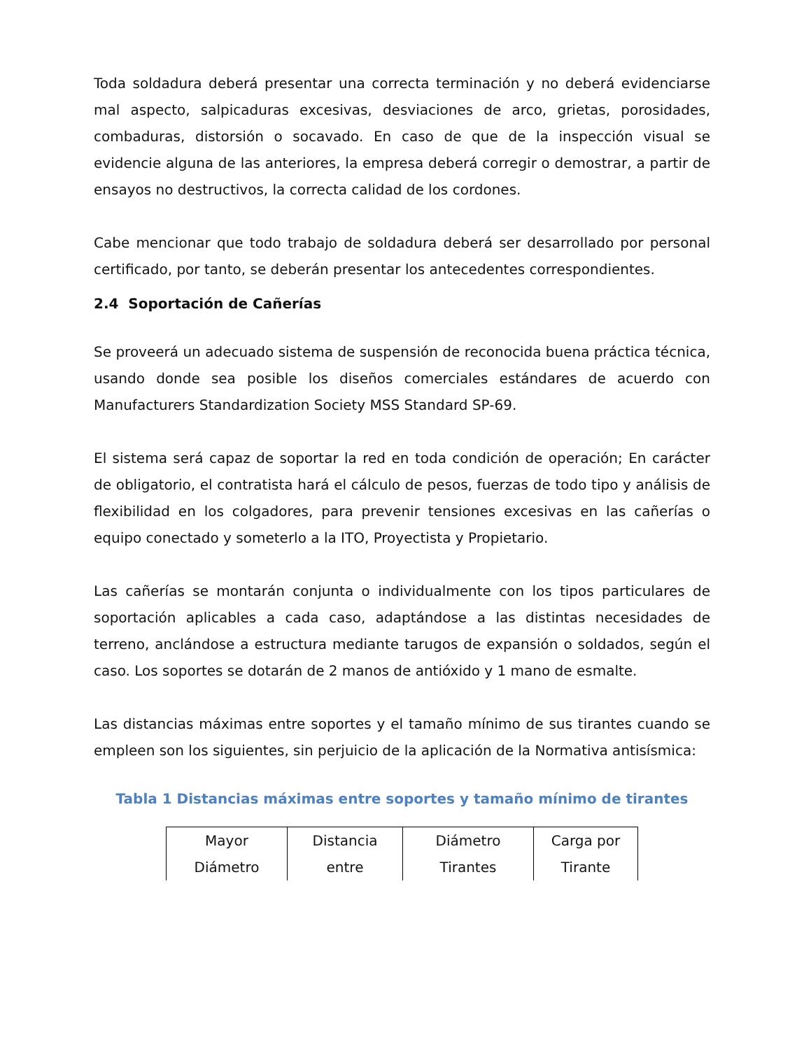Toda soldadura deberá presentar una correcta terminación y no deberá evidenciarse mal aspecto, salpicaduras excesivas, desviaciones de arco, grietas, porosidades, combaduras, distorsión o socavado. En caso de que de la inspección visual se evidencie alguna de las anteriores, la empresa deberá corregir o demostrar, a partir de ensayos no destructivos, la correcta calidad de los cordones.
Cabe mencionar que todo trabajo de soldadura deberá ser desarrollado por personal certificado, por tanto, se deberán presentar los antecedentes correspondientes.
2.4 Soportación de Cañerías
Se proveerá un adecuado sistema de suspensión de reconocida buena práctica técnica, usando donde sea posible los diseños comerciales estándares de acuerdo con Manufacturers Standardization Society MSS Standard SP-69.
El sistema será capaz de soportar la red en toda condición de operación; En carácter de obligatorio, el contratista hará el cálculo de pesos, fuerzas de todo tipo y análisis de flexibilidad en los colgadores, para prevenir tensiones excesivas en las cañerías o equipo conectado y someterlo a la ITO, Proyectista y Propietario.
Las cañerías se montarán conjunta o individualmente con los tipos particulares de soportación aplicables a cada caso, adaptándose a las distintas necesidades de terreno, anclándose a estructura mediante tarugos de expansión o soldados, según el caso. Los soportes se dotarán de 2 manos de antióxido y 1 mano de esmalte.
Las distancias máximas entre soportes y el tamaño mínimo de sus tirantes cuando se empleen son los siguientes, sin perjuicio de la aplicación de la Normativa antisísmica:
Tabla 1 Distancias máximas entre soportes y tamaño mínimo de tirantes
| Mayor Diámetro | Distancia entre | Diámetro Tirantes | Carga por Tirante |